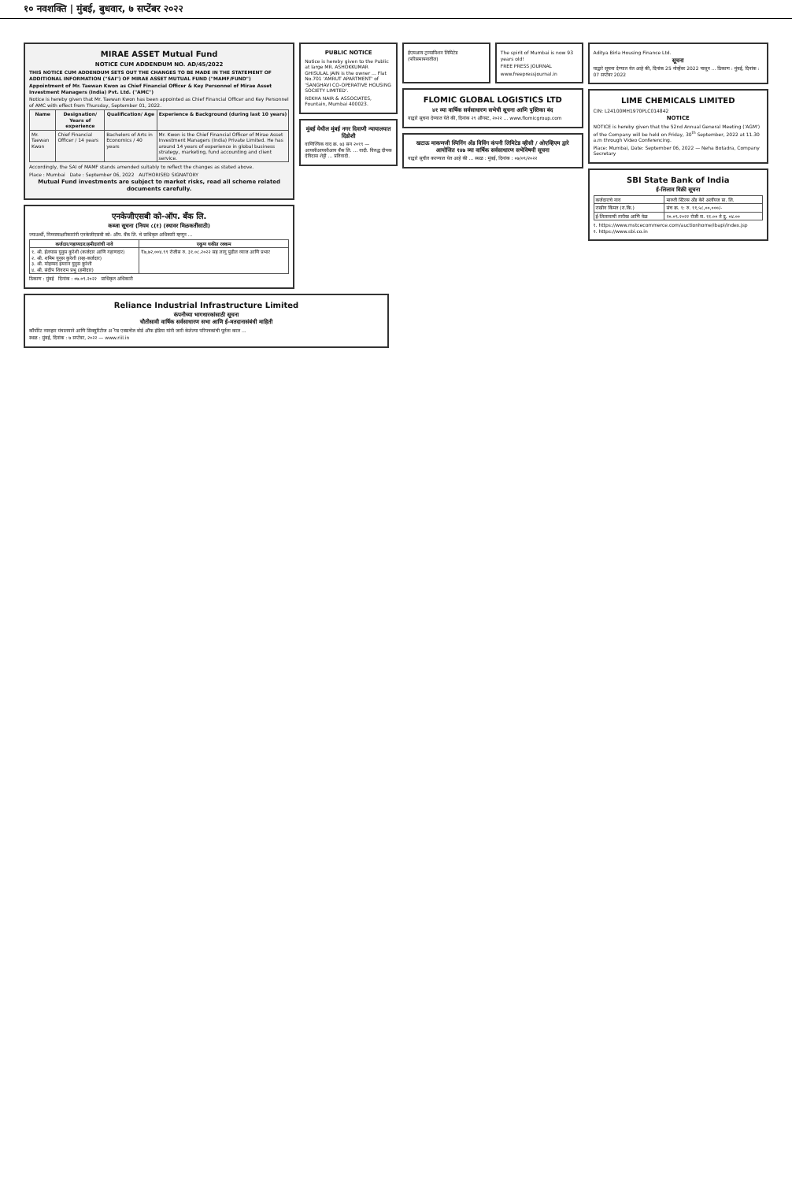१० नवशक्ति | मुंबई, बुधवार, ७ सप्टेंबर २०२२
MIRAE ASSET Mutual Fund
NOTICE CUM ADDENDUM NO. AD/45/2022
THIS NOTICE CUM ADDENDUM SETS OUT THE CHANGES TO BE MADE IN THE STATEMENT OF ADDITIONAL INFORMATION ("SAI") OF MIRAE ASSET MUTUAL FUND ("MAMF/FUND")
Appointment of Mr. Taewan Kwon as Chief Financial Officer & Key Personnel of Mirae Asset Investment Managers (India) Pvt. Ltd. ("AMC")
Notice is hereby given that Mr. Taewan Kwon has been appointed as Chief Financial Officer and Key Personnel of AMC with effect from Thursday, September 01, 2022.
| Name | Designation/ Years of experience | Qualification/ Age | Experience & Background (during last 10 years) |
| --- | --- | --- | --- |
| Mr. Taewan Kwon | Chief Financial Officer / 14 years | Bachelors of Arts in Economics / 40 years | Mr. Kwon is the Chief Financial Officer of Mirae Asset Investment Managers (India) Private Limited. He has around 14 years of experience in global business strategy, marketing, fund accounting and client service. |
Accordingly, the SAI of MAMF stands amended suitably to reflect the changes as stated above.
Place : Mumbai Date : September 06, 2022 AUTHORISED SIGNATORY
Mutual Fund investments are subject to market risks, read all scheme related documents carefully.
एनकेजीएसबी को-ऑप. बँक लि.
कब्जा सूचना (नियम ८(१) (स्थावर मिळकतींसाठी)
ज्याअर्थी, निम्नस्वाक्षरीकारांनी एनकेजीएसबी को- ऑप. बँक लि. चे प्राधिकृत अधिकारी म्हणून ...
| कर्जदार/गहाणदार/हमीदारांची नावे | एकूण थकीत रक्कम |
| --- | --- |
| १. श्री. ईलयास युनुस कुरेशी (कर्जदार आणि गहाणदार) २. श्री. शमिम युनुस कुरेशी (सह-कर्जदार) ३. श्री. मोहम्मद इमरान युनुस कुरेशी ४. श्री. संदीप शिवराम प्रभु (हमीदार) | ₹७,७२,००४.९९ रोजीस रु. ३१.०८.२०२२ सह लागू पुढील व्याज आणि प्रभार |
ठिकाण : मुंबई दिनांक : ०७.०९.२०२२ प्राधिकृत अधिकारी
PUBLIC NOTICE
Notice is hereby given to the Public at large MR. ASHOKKUMAR GHISULAL JAIN is the owner ... Flat No.701 'AMRUT APARTMENT' of 'SANGHAVI CO-OPERATIVE HOUSING SOCIETY LIMITED'.
REKHA NAIR & ASSOCIATES, Fountain, Mumbai 400023.
मुंबई येथील मुंबई नगर दिवाणी न्यायालयात दिंडोशी
वाणिज्यिक वाद क्र. ७३ सन २०१९ — आयसीआयसीआय बँक लि. ... वादी. विरुद्ध दीपक देविदास शेट्टी ... प्रतिवादी.
ईएमआय ट्रान्समिशन लिमिटेड (परिसमापनातील)
The spirit of Mumbai is now 93 years old!
FREE PRESS JOURNAL
www.freepressjournal.in
FLOMIC GLOBAL LOGISTICS LTD
४१ व्या वार्षिक सर्वसाधारण सभेची सूचना आणि पुस्तिका बंद
याद्वारे सूचना देण्यात येते की, दिनांक २९ ऑगस्ट, २०२२ ... www.flomicgroup.com
खटाऊ माकणजी स्पिनिंग अँड विविंग कंपनी लिमिटेड व्हीसी / ओएव्हिएम द्वारे आयोजित १४७ व्या वार्षिक सर्वसाधारण सभेविषयी सूचना
याद्वारे सूचीत करण्यात येत आहे की ... स्थळ : मुंबई, दिनांक : ०७/०९/२०२२
Aditya Birla Housing Finance Ltd.
सूचना
याद्वारे सूचना देण्यात येत आहे की, दिनांक 25 नोव्हेंबर 2022 पासून ... ठिकाण : मुंबई, दिनांक : 07 सप्टेंबर 2022
LIME CHEMICALS LIMITED
CIN: L24100MH1970PLC014842
NOTICE
NOTICE is hereby given that the 52nd Annual General Meeting ('AGM') of the Company will be held on Friday, 30<sup>th</sup> September, 2022 at 11.30 a.m through Video Conferencing.
Place: Mumbai, Date: September 06, 2022 — Neha Botadra, Company Secretary
SBI State Bank of India
ई-लिलाव विक्री सूचना
| कर्जदाराचे नाव | मारुती स्टिल्स अँड केरे अलॉयज प्रा. लि. |
| राखीव किंमत (रा.कि.) | संच क्र. १: रु. ११,५८,००,०००/- |
| ई-लिलावाची तारीख आणि वेळ | २०.०९.२०२२ रोजी स. ११.०० ते दु. ०४.०० |
१. https://www.mstcecommerce.com/auctionhome/ibapi/index.jsp
२. https://www.sbi.co.in
Reliance Industrial Infrastructure Limited
कंपनीच्या भागधारकांसाठी सूचना
चौतीसावी वार्षिक सर्वसाधारण सभा आणि ई-मतदानासंबंधी माहिती
कॉर्पोरेट व्यवहार मंत्रालयाने आणि सिक्युरिटीज अॅण्ड एक्सचेंज बोर्ड ऑफ इंडिया यांनी जारी केलेल्या परिपत्रकांची पूर्तता करत ...
स्थळ : मुंबई, दिनांक : ७ सप्टेंबर, २०२२ — www.riil.in